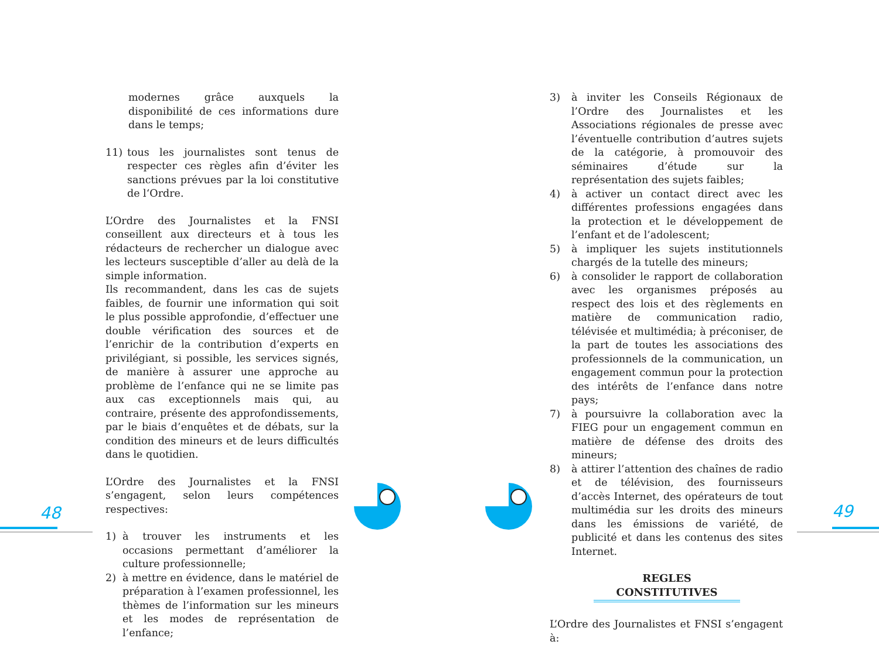modernes grâce auxquels la disponibilité de ces informations dure dans le temps;
11) tous les journalistes sont tenus de respecter ces règles afin d’éviter les sanctions prévues par la loi constitutive de l‘Ordre.
L’Ordre des Journalistes et la FNSI conseillent aux directeurs et à tous les rédacteurs de rechercher un dialogue avec les lecteurs susceptible d’aller au delà de la simple information.
Ils recommandent, dans les cas de sujets faibles, de fournir une information qui soit le plus possible approfondie, d’effectuer une double vérification des sources et de l’enrichir de la contribution d’experts en privilégiant, si possible, les services signés, de manière à assurer une approche au problème de l’enfance qui ne se limite pas aux cas exceptionnels mais qui, au contraire, présente des approfondissements, par le biais d’enquêtes et de débats, sur la condition des mineurs et de leurs difficultés dans le quotidien.
L’Ordre des Journalistes et la FNSI s’engagent, selon leurs compétences respectives:
1) à trouver les instruments et les occasions permettant d’améliorer la culture professionnelle;
2) à mettre en évidence, dans le matériel de préparation à l’examen professionnel, les thèmes de l’information sur les mineurs et les modes de représentation de l’enfance;
3) à inviter les Conseils Régionaux de l’Ordre des Journalistes et les Associations régionales de presse avec l’éventuelle contribution d’autres sujets de la catégorie, à promouvoir des séminaires d’étude sur la représentation des sujets faibles;
4) à activer un contact direct avec les différentes professions engagées dans la protection et le développement de l’enfant et de l’adolescent;
5) à impliquer les sujets institutionnels chargés de la tutelle des mineurs;
6) à consolider le rapport de collaboration avec les organismes préposés au respect des lois et des règlements en matière de communication radio, télévisée et multimédia; à préconiser, de la part de toutes les associations des professionnels de la communication, un engagement commun pour la protection des intérêts de l’enfance dans notre pays;
7) à poursuivre la collaboration avec la FIEG pour un engagement commun en matière de défense des droits des mineurs;
8) à attirer l’attention des chaînes de radio et de télévision, des fournisseurs d’accès Internet, des opérateurs de tout multimédia sur les droits des mineurs dans les émissions de variété, de publicité et dans les contenus des sites Internet.
REGLES CONSTITUTIVES
L’Ordre des Journalistes et FNSI s’engagent à:
48 49